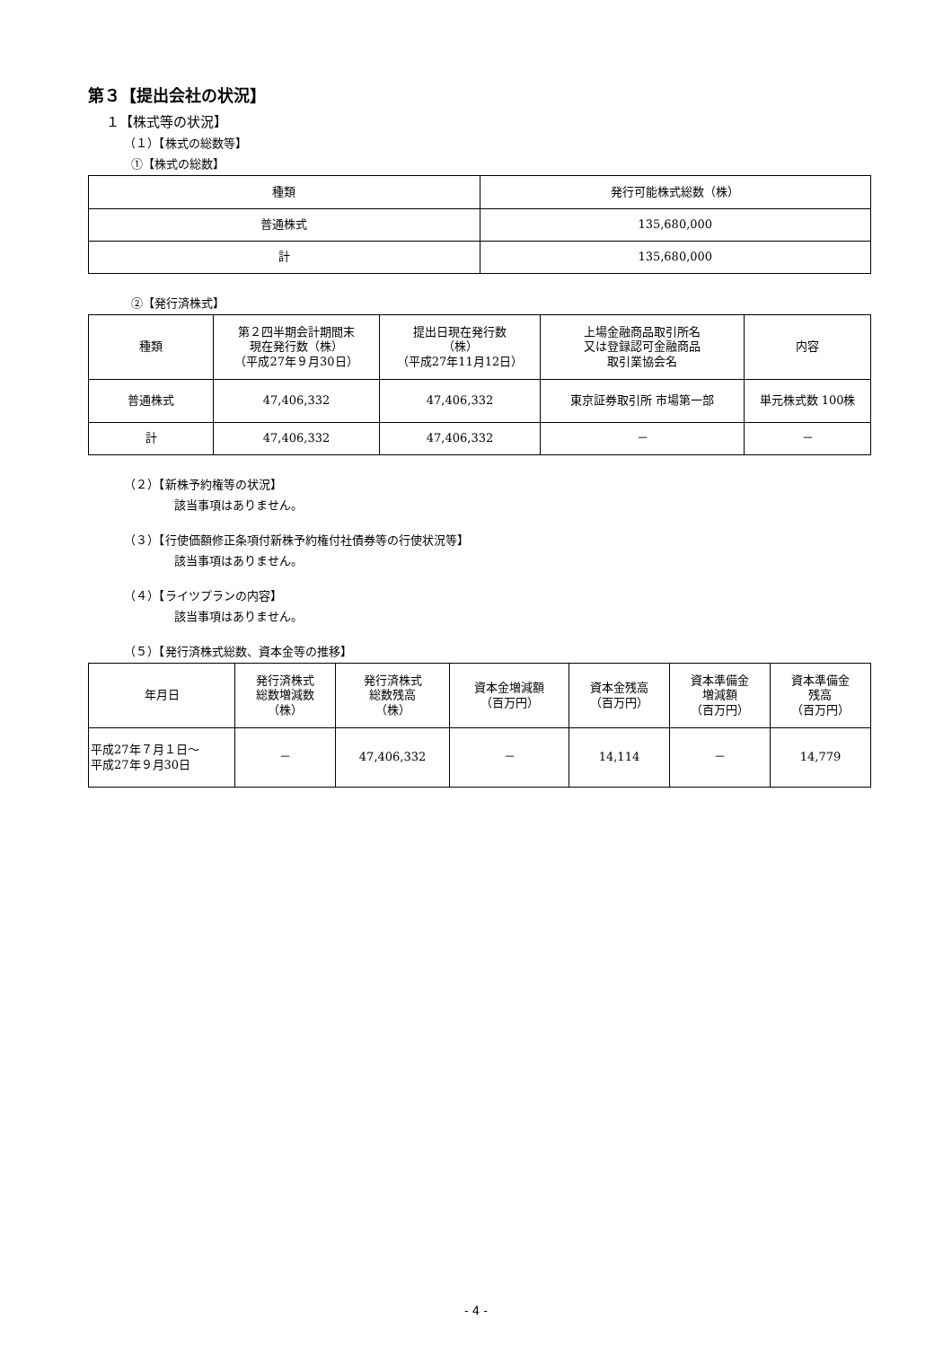第３【提出会社の状況】
１【株式等の状況】
（１）【株式の総数等】
①【株式の総数】
| 種類 | 発行可能株式総数（株） |
| --- | --- |
| 普通株式 | 135,680,000 |
| 計 | 135,680,000 |
②【発行済株式】
| 種類 | 第２四半期会計期間末 現在発行数（株） （平成27年９月30日） | 提出日現在発行数 （株） （平成27年11月12日） | 上場金融商品取引所名 又は登録認可金融商品 取引業協会名 | 内容 |
| --- | --- | --- | --- | --- |
| 普通株式 | 47,406,332 | 47,406,332 | 東京証券取引所 市場第一部 | 単元株式数 100株 |
| 計 | 47,406,332 | 47,406,332 | － | － |
（２）【新株予約権等の状況】
該当事項はありません。
（３）【行使価額修正条項付新株予約権付社債券等の行使状況等】
該当事項はありません。
（４）【ライツプランの内容】
該当事項はありません。
（５）【発行済株式総数、資本金等の推移】
| 年月日 | 発行済株式 総数増減数 （株） | 発行済株式 総数残高 （株） | 資本金増減額 （百万円） | 資本金残高 （百万円） | 資本準備金 増減額 （百万円） | 資本準備金 残高 （百万円） |
| --- | --- | --- | --- | --- | --- | --- |
| 平成27年７月１日～ 平成27年９月30日 | － | 47,406,332 | － | 14,114 | － | 14,779 |
- 4 -